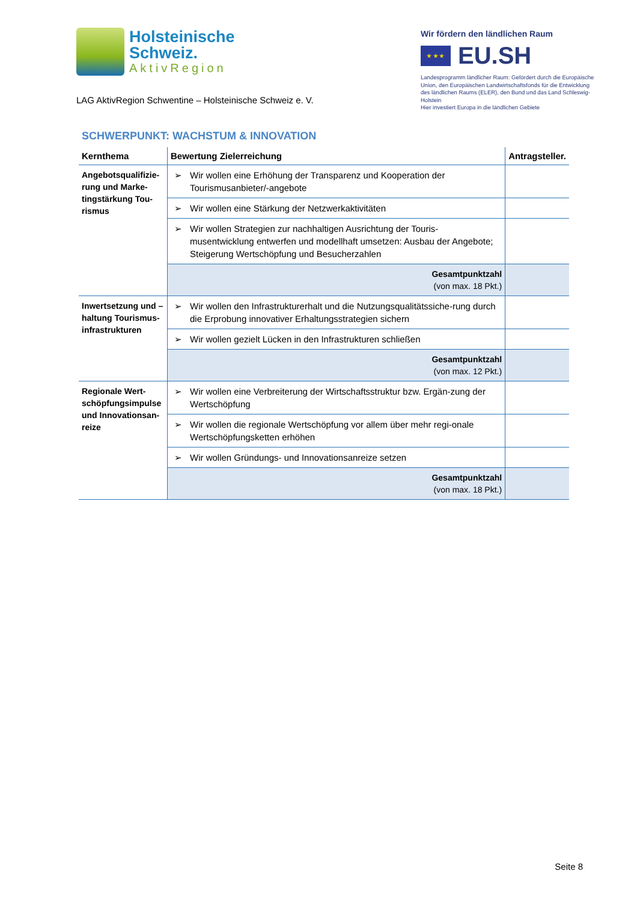Holsteinische
Schweiz.
AktivRegion
LAG AktivRegion Schwentine – Holsteinische Schweiz e. V.
Wir fördern den ländlichen Raum
★ ★ ★
EU.SH
Landesprogramm ländlicher Raum: Gefördert durch die Europäische Union, den Europäischen Landwirtschaftsfonds für die Entwicklung des ländlichen Raums (ELER), den Bund und das Land Schleswig-Holstein
Hier investiert Europa in die ländlichen Gebiete
SCHWERPUNKT: WACHSTUM & INNOVATION
| Kernthema | Bewertung Zielerreichung | Antragsteller. |
| --- | --- | --- |
| Angebotsqualifizie-rung und Marke-tingstärkung Tou-rismus | ➢ Wir wollen eine Erhöhung der Transparenz und Kooperation der Tourismusanbieter/-angebote | |
| | ➢ Wir wollen eine Stärkung der Netzwerkaktivitäten | |
| | ➢ Wir wollen Strategien zur nachhaltigen Ausrichtung der Touris-musentwicklung entwerfen und modellhaft umsetzen: Ausbau der Angebote; Steigerung Wertschöpfung und Besucherzahlen | |
| | Gesamtpunktzahl (von max. 18 Pkt.) | |
| Inwertsetzung und –haltung Tourismus-infrastrukturen | ➢ Wir wollen den Infrastrukturerhalt und die Nutzungsqualitätssiche-rung durch die Erprobung innovativer Erhaltungsstrategien sichern | |
| | ➢ Wir wollen gezielt Lücken in den Infrastrukturen schließen | |
| | Gesamtpunktzahl (von max. 12 Pkt.) | |
| Regionale Wert-schöpfungsimpulse und Innovationsan-reize | ➢ Wir wollen eine Verbreiterung der Wirtschaftsstruktur bzw. Ergän-zung der Wertschöpfung | |
| | ➢ Wir wollen die regionale Wertschöpfung vor allem über mehr regi-onale Wertschöpfungsketten erhöhen | |
| | ➢ Wir wollen Gründungs- und Innovationsanreize setzen | |
| | Gesamtpunktzahl (von max. 18 Pkt.) | |
Seite 8